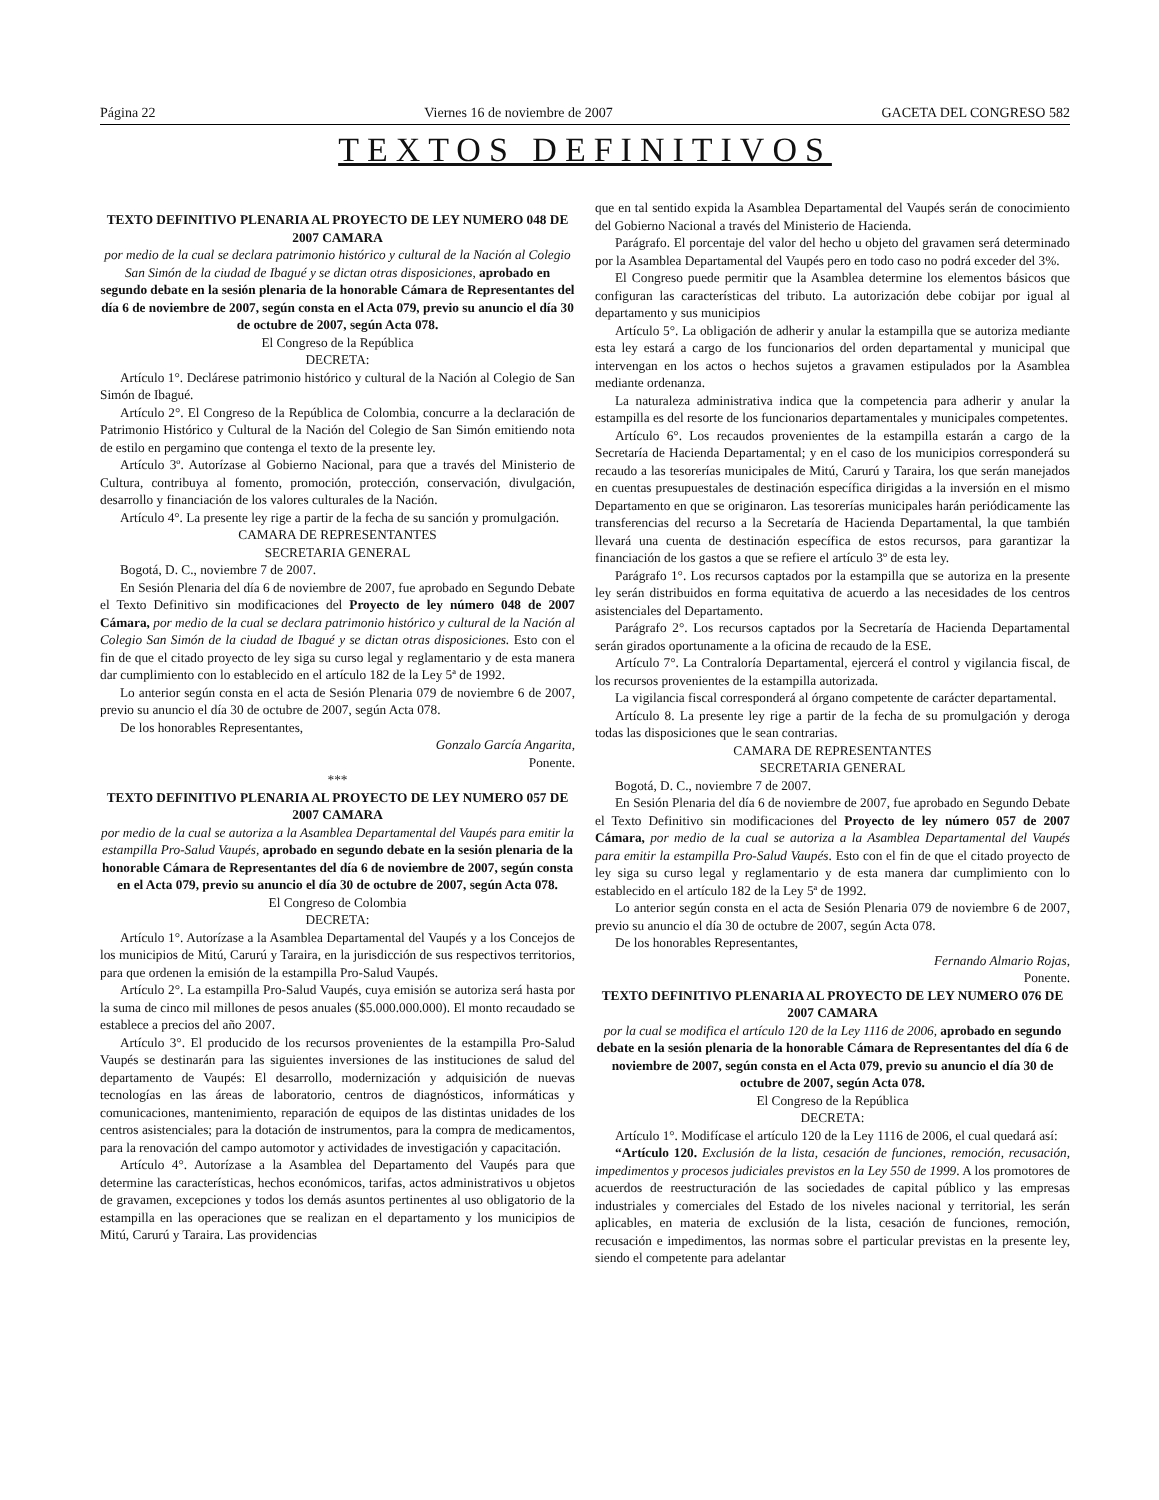Página 22 Viernes 16 de noviembre de 2007 GACETA DEL CONGRESO 582
TEXTOS DEFINITIVOS
TEXTO DEFINITIVO PLENARIA AL PROYECTO DE LEY NUMERO 048 DE 2007 CAMARA
por medio de la cual se declara patrimonio histórico y cultural de la Nación al Colegio San Simón de la ciudad de Ibagué y se dictan otras disposiciones, aprobado en segundo debate en la sesión plenaria de la honorable Cámara de Representantes del día 6 de noviembre de 2007, según consta en el Acta 079, previo su anuncio el día 30 de octubre de 2007, según Acta 078.
El Congreso de la República
DECRETA:
Artículo 1°. Declárese patrimonio histórico y cultural de la Nación al Colegio de San Simón de Ibagué.
Artículo 2°. El Congreso de la República de Colombia, concurre a la declaración de Patrimonio Histórico y Cultural de la Nación del Colegio de San Simón emitiendo nota de estilo en pergamino que contenga el texto de la presente ley.
Artículo 3º. Autorízase al Gobierno Nacional, para que a través del Ministerio de Cultura, contribuya al fomento, promoción, protección, conservación, divulgación, desarrollo y financiación de los valores culturales de la Nación.
Artículo 4°. La presente ley rige a partir de la fecha de su sanción y promulgación.
CAMARA DE REPRESENTANTES
SECRETARIA GENERAL
Bogotá, D. C., noviembre 7 de 2007.
En Sesión Plenaria del día 6 de noviembre de 2007, fue aprobado en Segundo Debate el Texto Definitivo sin modificaciones del Proyecto de ley número 048 de 2007 Cámara, por medio de la cual se declara patrimonio histórico y cultural de la Nación al Colegio San Simón de la ciudad de Ibagué y se dictan otras disposiciones. Esto con el fin de que el citado proyecto de ley siga su curso legal y reglamentario y de esta manera dar cumplimiento con lo establecido en el artículo 182 de la Ley 5ª de 1992.
Lo anterior según consta en el acta de Sesión Plenaria 079 de noviembre 6 de 2007, previo su anuncio el día 30 de octubre de 2007, según Acta 078.
De los honorables Representantes,
Gonzalo García Angarita,
Ponente.
***
TEXTO DEFINITIVO PLENARIA AL PROYECTO DE LEY NUMERO 057 DE 2007 CAMARA
por medio de la cual se autoriza a la Asamblea Departamental del Vaupés para emitir la estampilla Pro-Salud Vaupés, aprobado en segundo debate en la sesión plenaria de la honorable Cámara de Representantes del día 6 de noviembre de 2007, según consta en el Acta 079, previo su anuncio el día 30 de octubre de 2007, según Acta 078.
El Congreso de Colombia
DECRETA:
Artículo 1°. Autorízase a la Asamblea Departamental del Vaupés y a los Concejos de los municipios de Mitú, Carurú y Taraira, en la jurisdicción de sus respectivos territorios, para que ordenen la emisión de la estampilla Pro-Salud Vaupés.
Artículo 2°. La estampilla Pro-Salud Vaupés, cuya emisión se autoriza será hasta por la suma de cinco mil millones de pesos anuales ($5.000.000.000). El monto recaudado se establece a precios del año 2007.
Artículo 3°. El producido de los recursos provenientes de la estampilla Pro-Salud Vaupés se destinarán para las siguientes inversiones de las instituciones de salud del departamento de Vaupés: El desarrollo, modernización y adquisición de nuevas tecnologías en las áreas de laboratorio, centros de diagnósticos, informáticas y comunicaciones, mantenimiento, reparación de equipos de las distintas unidades de los centros asistenciales; para la dotación de instrumentos, para la compra de medicamentos, para la renovación del campo automotor y actividades de investigación y capacitación.
Artículo 4°. Autorízase a la Asamblea del Departamento del Vaupés para que determine las características, hechos económicos, tarifas, actos administrativos u objetos de gravamen, excepciones y todos los demás asuntos pertinentes al uso obligatorio de la estampilla en las operaciones que se realizan en el departamento y los municipios de Mitú, Carurú y Taraira. Las providencias
que en tal sentido expida la Asamblea Departamental del Vaupés serán de conocimiento del Gobierno Nacional a través del Ministerio de Hacienda.
Parágrafo. El porcentaje del valor del hecho u objeto del gravamen será determinado por la Asamblea Departamental del Vaupés pero en todo caso no podrá exceder del 3%.
El Congreso puede permitir que la Asamblea determine los elementos básicos que configuran las características del tributo. La autorización debe cobijar por igual al departamento y sus municipios
Artículo 5°. La obligación de adherir y anular la estampilla que se autoriza mediante esta ley estará a cargo de los funcionarios del orden departamental y municipal que intervengan en los actos o hechos sujetos a gravamen estipulados por la Asamblea mediante ordenanza.
La naturaleza administrativa indica que la competencia para adherir y anular la estampilla es del resorte de los funcionarios departamentales y municipales competentes.
Artículo 6°. Los recaudos provenientes de la estampilla estarán a cargo de la Secretaría de Hacienda Departamental; y en el caso de los municipios corresponderá su recaudo a las tesorerías municipales de Mitú, Carurú y Taraira, los que serán manejados en cuentas presupuestales de destinación específica dirigidas a la inversión en el mismo Departamento en que se originaron. Las tesorerías municipales harán periódicamente las transferencias del recurso a la Secretaría de Hacienda Departamental, la que también llevará una cuenta de destinación específica de estos recursos, para garantizar la financiación de los gastos a que se refiere el artículo 3º de esta ley.
Parágrafo 1°. Los recursos captados por la estampilla que se autoriza en la presente ley serán distribuidos en forma equitativa de acuerdo a las necesidades de los centros asistenciales del Departamento.
Parágrafo 2°. Los recursos captados por la Secretaría de Hacienda Departamental serán girados oportunamente a la oficina de recaudo de la ESE.
Artículo 7°. La Contraloría Departamental, ejercerá el control y vigilancia fiscal, de los recursos provenientes de la estampilla autorizada.
La vigilancia fiscal corresponderá al órgano competente de carácter departamental.
Artículo 8. La presente ley rige a partir de la fecha de su promulgación y deroga todas las disposiciones que le sean contrarias.
CAMARA DE REPRESENTANTES
SECRETARIA GENERAL
Bogotá, D. C., noviembre 7 de 2007.
En Sesión Plenaria del día 6 de noviembre de 2007, fue aprobado en Segundo Debate el Texto Definitivo sin modificaciones del Proyecto de ley número 057 de 2007 Cámara, por medio de la cual se autoriza a la Asamblea Departamental del Vaupés para emitir la estampilla Pro-Salud Vaupés. Esto con el fin de que el citado proyecto de ley siga su curso legal y reglamentario y de esta manera dar cumplimiento con lo establecido en el artículo 182 de la Ley 5ª de 1992.
Lo anterior según consta en el acta de Sesión Plenaria 079 de noviembre 6 de 2007, previo su anuncio el día 30 de octubre de 2007, según Acta 078.
De los honorables Representantes,
Fernando Almario Rojas,
Ponente.
TEXTO DEFINITIVO PLENARIA AL PROYECTO DE LEY NUMERO 076 DE 2007 CAMARA
por la cual se modifica el artículo 120 de la Ley 1116 de 2006, aprobado en segundo debate en la sesión plenaria de la honorable Cámara de Representantes del día 6 de noviembre de 2007, según consta en el Acta 079, previo su anuncio el día 30 de octubre de 2007, según Acta 078.
El Congreso de la República
DECRETA:
Artículo 1°. Modifícase el artículo 120 de la Ley 1116 de 2006, el cual quedará así:
“Artículo 120. Exclusión de la lista, cesación de funciones, remoción, recusación, impedimentos y procesos judiciales previstos en la Ley 550 de 1999. A los promotores de acuerdos de reestructuración de las sociedades de capital público y las empresas industriales y comerciales del Estado de los niveles nacional y territorial, les serán aplicables, en materia de exclusión de la lista, cesación de funciones, remoción, recusación e impedimentos, las normas sobre el particular previstas en la presente ley, siendo el competente para adelantar